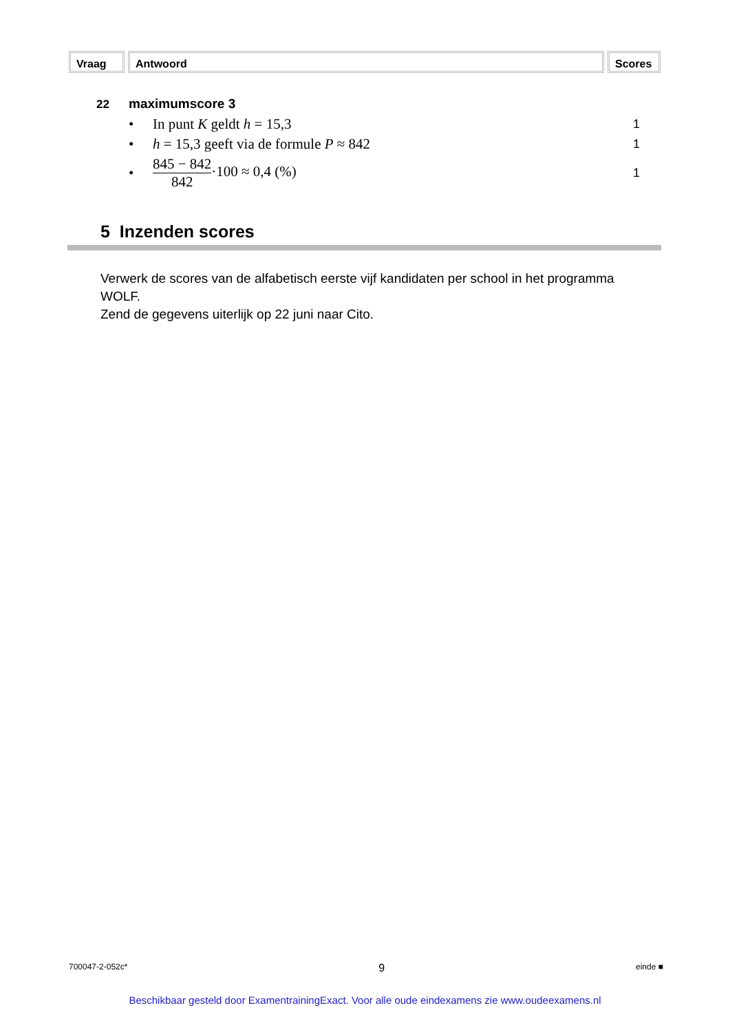Vraag Antwoord Scores
22 maximumscore 3
| • | In punt K geldt h = 15,3 | 1 |
| • | h = 15,3 geeft via de formule P ≈ 842 | 1 |
| • | 845 − 842 842 ·100 ≈ 0,4 (%) | 1 |
5 Inzenden scores
Verwerk de scores van de alfabetisch eerste vijf kandidaten per school in het programma WOLF.
Zend de gegevens uiterlijk op 22 juni naar Cito.
700047-2-052c* 9 einde ■
Beschikbaar gesteld door ExamentrainingExact. Voor alle oude eindexamens zie www.oudeexamens.nl